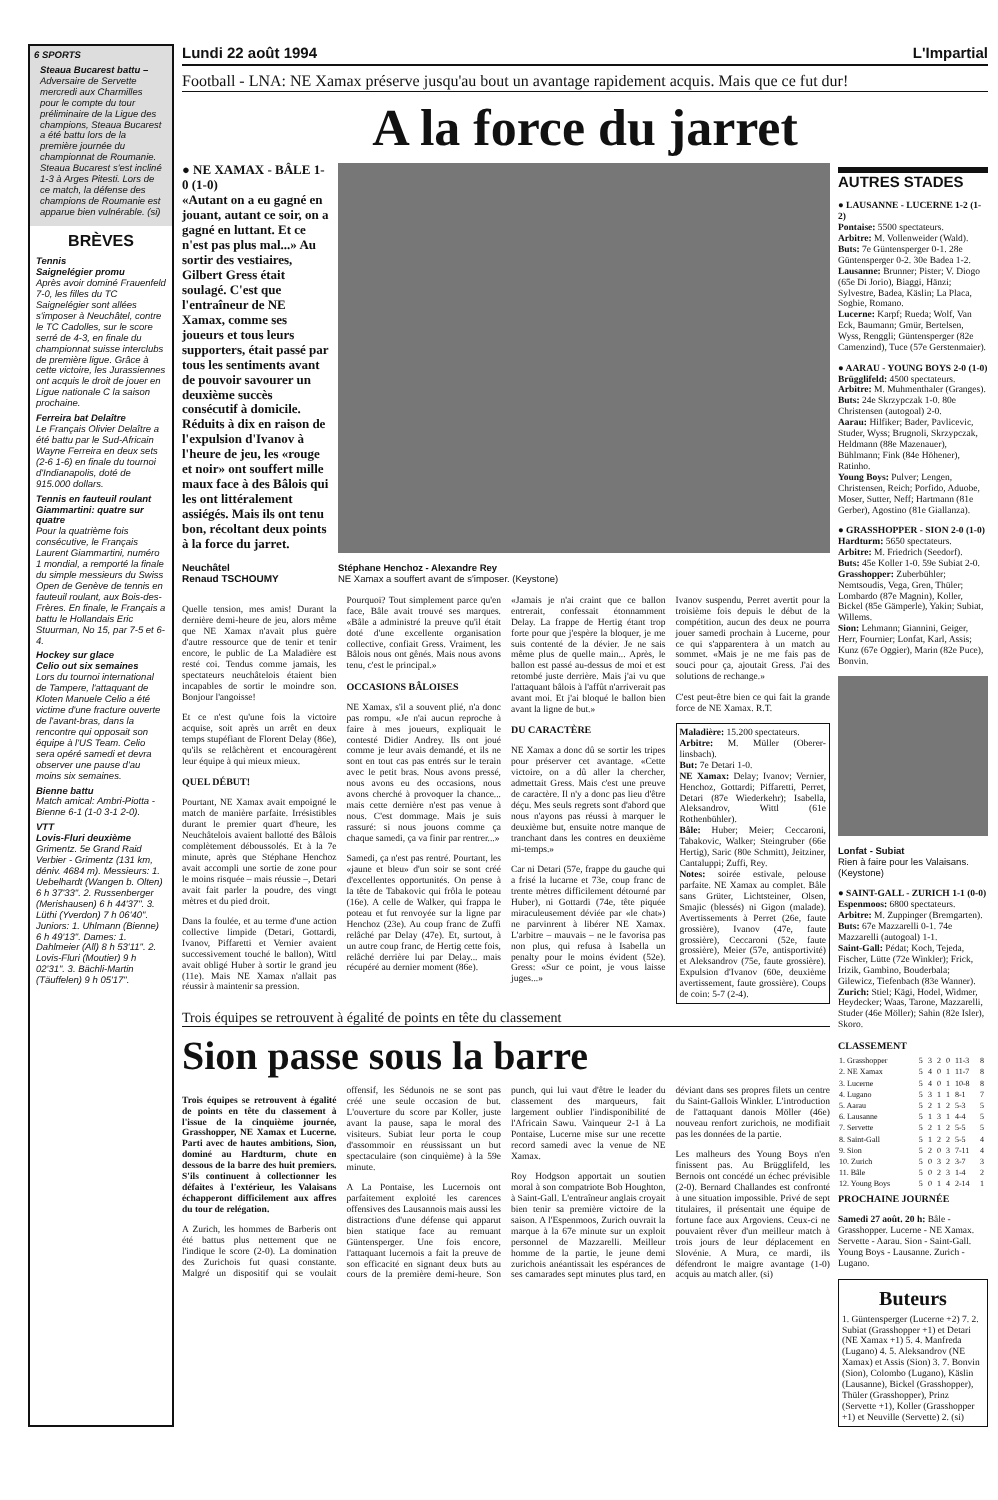6 SPORTS
Steaua Bucarest battu – Adversaire de Servette mercredi aux Charmilles pour le compte du tour préliminaire de la Ligue des champions, Steaua Bucarest a été battu lors de la première journée du championnat de Roumanie. Steaua Bucarest s'est incliné 1-3 à Arges Pitesti. Lors de ce match, la défense des champions de Roumanie est apparue bien vulnérable. (si)
BRÈVES
Tennis
Saignelégier promu
Après avoir dominé Frauenfeld 7-0, les filles du TC Saignelégier sont allées s'imposer à Neuchâtel, contre le TC Cadolles, sur le score serré de 4-3, en finale du championnat suisse interclubs de première ligue. Grâce à cette victoire, les Jurassiennes ont acquis le droit de jouer en Ligue nationale C la saison prochaine.
Ferreira bat Delaître
Le Français Olivier Delaître a été battu par le Sud-Africain Wayne Ferreira en deux sets (2-6 1-6) en finale du tournoi d'Indianapolis, doté de 915.000 dollars.
Tennis en fauteuil roulant
Giammartini: quatre sur quatre
Pour la quatrième fois consécutive, le Français Laurent Giammartini, numéro 1 mondial, a remporté la finale du simple messieurs du Swiss Open de Genève de tennis en fauteuil roulant, aux Bois-des-Frères. En finale, le Français a battu le Hollandais Eric Stuurman, No 15, par 7-5 et 6-4.
Hockey sur glace
Celio out six semaines
Lors du tournoi international de Tampere, l'attaquant de Kloten Manuele Celio a été victime d'une fracture ouverte de l'avant-bras, dans la rencontre qui opposait son équipe à l'US Team. Celio sera opéré samedi et devra observer une pause d'au moins six semaines.
Bienne battu
Match amical: Ambri-Piotta - Bienne 6-1 (1-0 3-1 2-0).
VTT
Lovis-Fluri deuxième
Grimentz. 5e Grand Raid Verbier - Grimentz (131 km, déniv. 4684 m). Messieurs: 1. Uebelhardt (Wangen b. Olten) 6 h 37'33". 2. Russenberger (Merishausen) 6 h 44'37". 3. Lüthi (Yverdon) 7 h 06'40". Juniors: 1. Uhlmann (Bienne) 6 h 49'13". Dames: 1. Dahlmeier (All) 8 h 53'11". 2. Lovis-Fluri (Moutier) 9 h 02'31". 3. Bächli-Martin (Täuffelen) 9 h 05'17".
Lundi 22 août 1994 L'Impartial
Football - LNA: NE Xamax préserve jusqu'au bout un avantage rapidement acquis. Mais que ce fut dur!
A la force du jarret
● NE XAMAX - BÂLE 1-0 (1-0)
«Autant on a eu gagné en jouant, autant ce soir, on a gagné en luttant. Et ce n'est pas plus mal...» Au sortir des vestiaires, Gilbert Gress était soulagé. C'est que l'entraîneur de NE Xamax, comme ses joueurs et tous leurs supporters, était passé par tous les sentiments avant de pouvoir savourer un deuxième succès consécutif à domicile. Réduits à dix en raison de l'expulsion d'Ivanov à l'heure de jeu, les «rouge et noir» ont souffert mille maux face à des Bâlois qui les ont littéralement assiégés. Mais ils ont tenu bon, récoltant deux points à la force du jarret.
Neuchâtel
Renaud TSCHOUMY
Stéphane Henchoz - Alexandre Rey
NE Xamax a souffert avant de s'imposer. (Keystone)
Quelle tension, mes amis! Durant la dernière demi-heure de jeu, alors même que NE Xamax n'avait plus guère d'autre ressource que de tenir et tenir encore, le public de La Maladière est resté coi. Tendus comme jamais, les spectateurs neuchâtelois étaient bien incapables de sortir le moindre son. Bonjour l'angoisse!
Et ce n'est qu'une fois la victoire acquise, soit après un arrêt en deux temps stupéfiant de Florent Delay (86e), qu'ils se relâchèrent et encouragèrent leur équipe à qui mieux mieux.
QUEL DÉBUT!
Pourtant, NE Xamax avait empoigné le match de manière parfaite. Irrésistibles durant le premier quart d'heure, les Neuchâtelois avaient ballotté des Bâlois complètement déboussolés. Et à la 7e minute, après que Stéphane Henchoz avait accompli une sortie de zone pour le moins risquée – mais réussie –, Detari avait fait parler la poudre, des vingt mètres et du pied droit.
Dans la foulée, et au terme d'une action collective limpide (Detari, Gottardi, Ivanov, Piffaretti et Vernier avaient successivement touché le ballon), Wittl avait obligé Huber à sortir le grand jeu (11e). Mais NE Xamax n'allait pas réussir à maintenir sa pression.
Pourquoi? Tout simplement parce qu'en face, Bâle avait trouvé ses marques. «Bâle a administré la preuve qu'il était doté d'une excellente organisation collective, confiait Gress. Vraiment, les Bâlois nous ont gênés. Mais nous avons tenu, c'est le principal.»
OCCASIONS BÂLOISES
NE Xamax, s'il a souvent plié, n'a donc pas rompu. «Je n'ai aucun reproche à faire à mes joueurs, expliquait le contesté Didier Andrey. Ils ont joué comme je leur avais demandé, et ils ne sont en tout cas pas entrés sur le terain avec le petit bras. Nous avons pressé, nous avons eu des occasions, nous avons cherché à provoquer la chance... mais cette dernière n'est pas venue à nous. C'est dommage. Mais je suis rassuré: si nous jouons comme ça chaque samedi, ça va finir par rentrer...»
Samedi, ça n'est pas rentré. Pourtant, les «jaune et bleu» d'un soir se sont créé d'excellentes opportunités. On pense à la tête de Tabakovic qui frôla le poteau (16e). A celle de Walker, qui frappa le poteau et fut renvoyée sur la ligne par Henchoz (23e). Au coup franc de Zuffi relâché par Delay (47e). Et, surtout, à un autre coup franc, de Hertig cette fois, relâché derrière lui par Delay... mais récupéré au dernier moment (86e).
«Jamais je n'ai craint que ce ballon entrerait, confessait étonnamment Delay. La frappe de Hertig étant trop forte pour que j'espère la bloquer, je me suis contenté de la dévier. Je ne sais même plus de quelle main... Après, le ballon est passé au-dessus de moi et est retombé juste derrière. Mais j'ai vu que l'attaquant bâlois à l'affût n'arriverait pas avant moi. Et j'ai bloqué le ballon bien avant la ligne de but.»
DU CARACTÈRE
NE Xamax a donc dû se sortir les tripes pour préserver cet avantage. «Cette victoire, on a dû aller la chercher, admettait Gress. Mais c'est une preuve de caractère. Il n'y a donc pas lieu d'être déçu. Mes seuls regrets sont d'abord que nous n'ayons pas réussi à marquer le deuxième but, ensuite notre manque de tranchant dans les contres en deuxième mi-temps.»
Car ni Detari (57e, frappe du gauche qui a frisé la lucarne et 73e, coup franc de trente mètres difficilement détourné par Huber), ni Gottardi (74e, tête piquée miraculeusement déviée par «le chat») ne parvinrent à libérer NE Xamax. L'arbitre – mauvais – ne le favorisa pas non plus, qui refusa à Isabella un penalty pour le moins évident (52e). Gress: «Sur ce point, je vous laisse juges...»
Ivanov suspendu, Perret avertit pour la troisième fois depuis le début de la compétition, aucun des deux ne pourra jouer samedi prochain à Lucerne, pour ce qui s'apparentera à un match au sommet. «Mais je ne me fais pas de souci pour ça, ajoutait Gress. J'ai des solutions de rechange.»
C'est peut-être bien ce qui fait la grande force de NE Xamax. R.T.
Maladière: 15.200 spectateurs.
Arbitre: M. Müller (Oberer-linsbach).
But: 7e Detari 1-0.
NE Xamax: Delay; Ivanov; Vernier, Henchoz, Gottardi; Piffaretti, Perret, Detari (87e Wiederkehr); Isabella, Aleksandrov, Wittl (61e Rothenbühler).
Bâle: Huber; Meier; Ceccaroni, Tabakovic, Walker; Steingruber (66e Hertig), Saric (80e Schmitt), Jeitziner, Cantaluppi; Zuffi, Rey.
Notes: soirée estivale, pelouse parfaite. NE Xamax au complet. Bâle sans Grüter, Lichtsteiner, Olsen, Smajic (blessés) ni Gigon (malade). Avertissements à Perret (26e, faute grossière), Ivanov (47e, faute grossière), Ceccaroni (52e, faute grossière), Meier (57e, antisportivité) et Aleksandrov (75e, faute grossière). Expulsion d'Ivanov (60e, deuxième avertissement, faute grossière). Coups de coin: 5-7 (2-4).
Trois équipes se retrouvent à égalité de points en tête du classement
Sion passe sous la barre
Trois équipes se retrouvent à égalité de points en tête du classement à l'issue de la cinquième journée, Grasshopper, NE Xamax et Lucerne. Parti avec de hautes ambitions, Sion, dominé au Hardturm, chute en dessous de la barre des huit premiers. S'ils continuent à collectionner les défaites à l'extérieur, les Valaisans échapperont difficilement aux affres du tour de relégation.
A Zurich, les hommes de Barberis ont été battus plus nettement que ne l'indique le score (2-0). La domination des Zurichois fut quasi constante. Malgré un dispositif qui se voulait offensif, les Sédunois ne se sont pas créé une seule occasion de but. L'ouverture du score par Koller, juste avant la pause, sapa le moral des visiteurs. Subiat leur porta le coup d'assommoir en réussissant un but spectaculaire (son cinquième) à la 59e minute.
A La Pontaise, les Lucernois ont parfaitement exploité les carences offensives des Lausannois mais aussi les distractions d'une défense qui apparut bien statique face au remuant Güntensperger. Une fois encore, l'attaquant lucernois a fait la preuve de son efficacité en signant deux buts au cours de la première demi-heure. Son punch, qui lui vaut d'être le leader du classement des marqueurs, fait largement oublier l'indisponibilité de l'Africain Sawu. Vainqueur 2-1 à La Pontaise, Lucerne mise sur une recette record samedi avec la venue de NE Xamax.
Roy Hodgson apportait un soutien moral à son compatriote Bob Houghton, à Saint-Gall. L'entraîneur anglais croyait bien tenir sa première victoire de la saison. A l'Espenmoos, Zurich ouvrait la marque à la 67e minute sur un exploit personnel de Mazzarelli. Meilleur homme de la partie, le jeune demi zurichois anéantissait les espérances de ses camarades sept minutes plus tard, en déviant dans ses propres filets un centre du Saint-Gallois Winkler. L'introduction de l'attaquant danois Möller (46e) nouveau renfort zurichois, ne modifiait pas les données de la partie.
Les malheurs des Young Boys n'en finissent pas. Au Brügglifeld, les Bernois ont concédé un échec prévisible (2-0). Bernard Challandes est confronté à une situation impossible. Privé de sept titulaires, il présentait une équipe de fortune face aux Argoviens. Ceux-ci ne pouvaient rêver d'un meilleur match à trois jours de leur déplacement en Slovénie. A Mura, ce mardi, ils défendront le maigre avantage (1-0) acquis au match aller. (si)
AUTRES STADES
● LAUSANNE - LUCERNE 1-2 (1-2)
Pontaise: 5500 spectateurs.
Arbitre: M. Vollenweider (Wald).
Buts: 7e Güntensperger 0-1. 28e Güntensperger 0-2. 30e Badea 1-2.
Lausanne: Brunner; Pister; V. Diogo (65e Di Jorio), Biaggi, Hänzi; Sylvestre, Badea, Käslin; La Placa, Sogbie, Romano.
Lucerne: Karpf; Rueda; Wolf, Van Eck, Baumann; Gmür, Bertelsen, Wyss, Renggli; Güntensperger (82e Camenzind), Tuce (57e Gerstenmaier).
● AARAU - YOUNG BOYS 2-0 (1-0)
Brügglifeld: 4500 spectateurs.
Arbitre: M. Muhmenthaler (Granges).
Buts: 24e Skrzypczak 1-0. 80e Christensen (autogoal) 2-0.
Aarau: Hilfiker; Bader, Pavlicevic, Studer, Wyss; Brugnoli, Skrzypczak, Heldmann (88e Mazenauer), Bühlmann; Fink (84e Höhener), Ratinho.
Young Boys: Pulver; Lengen, Christensen, Reich; Porfido, Aduobe, Moser, Sutter, Neff; Hartmann (81e Gerber), Agostino (81e Giallanza).
● GRASSHOPPER - SION 2-0 (1-0)
Hardturm: 5650 spectateurs.
Arbitre: M. Friedrich (Seedorf).
Buts: 45e Koller 1-0. 59e Subiat 2-0.
Grasshopper: Zuberbühler; Nemtsoudis, Vega, Gren, Thüler; Lombardo (87e Magnin), Koller, Bickel (85e Gämperle), Yakin; Subiat, Willems.
Sion: Lehmann; Giannini, Geiger, Herr, Fournier; Lonfat, Karl, Assis; Kunz (67e Oggier), Marin (82e Puce), Bonvin.
Lonfat - Subiat
Rien à faire pour les Valaisans. (Keystone)
● SAINT-GALL - ZURICH 1-1 (0-0)
Espenmoos: 6800 spectateurs.
Arbitre: M. Zuppinger (Bremgarten).
Buts: 67e Mazzarelli 0-1. 74e Mazzarelli (autogoal) 1-1.
Saint-Gall: Pédat; Koch, Tejeda, Fischer, Lütte (72e Winkler); Frick, Irizik, Gambino, Bouderbala; Gilewicz, Tiefenbach (83e Wanner).
Zurich: Stiel; Kägi, Hodel, Widmer, Heydecker; Waas, Tarone, Mazzarelli, Studer (46e Möller); Sahin (82e Isler), Skoro.
CLASSEMENT
| 1. Grasshopper | 5 | 3 | 2 | 0 | 11-3 | 8 |
| 2. NE Xamax | 5 | 4 | 0 | 1 | 11-7 | 8 |
| 3. Lucerne | 5 | 4 | 0 | 1 | 10-8 | 8 |
| 4. Lugano | 5 | 3 | 1 | 1 | 8-1 | 7 |
| 5. Aarau | 5 | 2 | 1 | 2 | 5-3 | 5 |
| 6. Lausanne | 5 | 1 | 3 | 1 | 4-4 | 5 |
| 7. Servette | 5 | 2 | 1 | 2 | 5-5 | 5 |
| 8. Saint-Gall | 5 | 1 | 2 | 2 | 5-5 | 4 |
| 9. Sion | 5 | 2 | 0 | 3 | 7-11 | 4 |
| 10. Zurich | 5 | 0 | 3 | 2 | 3-7 | 3 |
| 11. Bâle | 5 | 0 | 2 | 3 | 1-4 | 2 |
| 12. Young Boys | 5 | 0 | 1 | 4 | 2-14 | 1 |
PROCHAINE JOURNÉE
Samedi 27 août. 20 h: Bâle - Grasshopper. Lucerne - NE Xamax. Servette - Aarau. Sion - Saint-Gall. Young Boys - Lausanne. Zurich - Lugano.
Buteurs
1. Güntensperger (Lucerne +2) 7. 2. Subiat (Grasshopper +1) et Detari (NE Xamax +1) 5. 4. Manfreda (Lugano) 4. 5. Aleksandrov (NE Xamax) et Assis (Sion) 3. 7. Bonvin (Sion), Colombo (Lugano), Käslin (Lausanne), Bickel (Grasshopper), Thüler (Grasshopper), Prinz (Servette +1), Koller (Grasshopper +1) et Neuville (Servette) 2. (si)